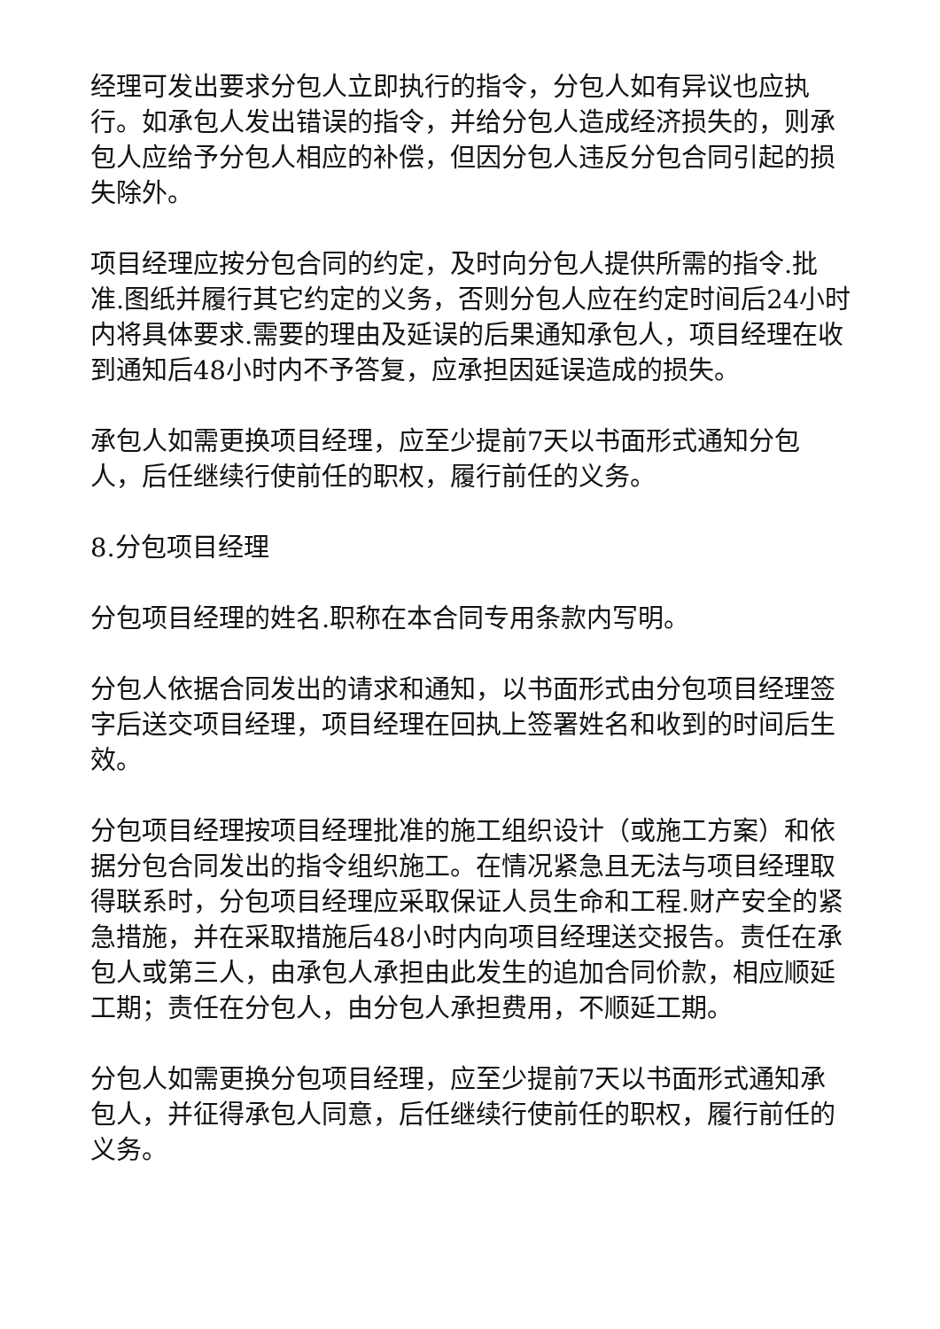经理可发出要求分包人立即执行的指令，分包人如有异议也应执行。如承包人发出错误的指令，并给分包人造成经济损失的，则承包人应给予分包人相应的补偿，但因分包人违反分包合同引起的损失除外。
项目经理应按分包合同的约定，及时向分包人提供所需的指令.批准.图纸并履行其它约定的义务，否则分包人应在约定时间后24小时内将具体要求.需要的理由及延误的后果通知承包人，项目经理在收到通知后48小时内不予答复，应承担因延误造成的损失。
承包人如需更换项目经理，应至少提前7天以书面形式通知分包人，后任继续行使前任的职权，履行前任的义务。
8.分包项目经理
分包项目经理的姓名.职称在本合同专用条款内写明。
分包人依据合同发出的请求和通知，以书面形式由分包项目经理签字后送交项目经理，项目经理在回执上签署姓名和收到的时间后生效。
分包项目经理按项目经理批准的施工组织设计（或施工方案）和依据分包合同发出的指令组织施工。在情况紧急且无法与项目经理取得联系时，分包项目经理应采取保证人员生命和工程.财产安全的紧急措施，并在采取措施后48小时内向项目经理送交报告。责任在承包人或第三人，由承包人承担由此发生的追加合同价款，相应顺延工期；责任在分包人，由分包人承担费用，不顺延工期。
分包人如需更换分包项目经理，应至少提前7天以书面形式通知承包人，并征得承包人同意，后任继续行使前任的职权，履行前任的义务。